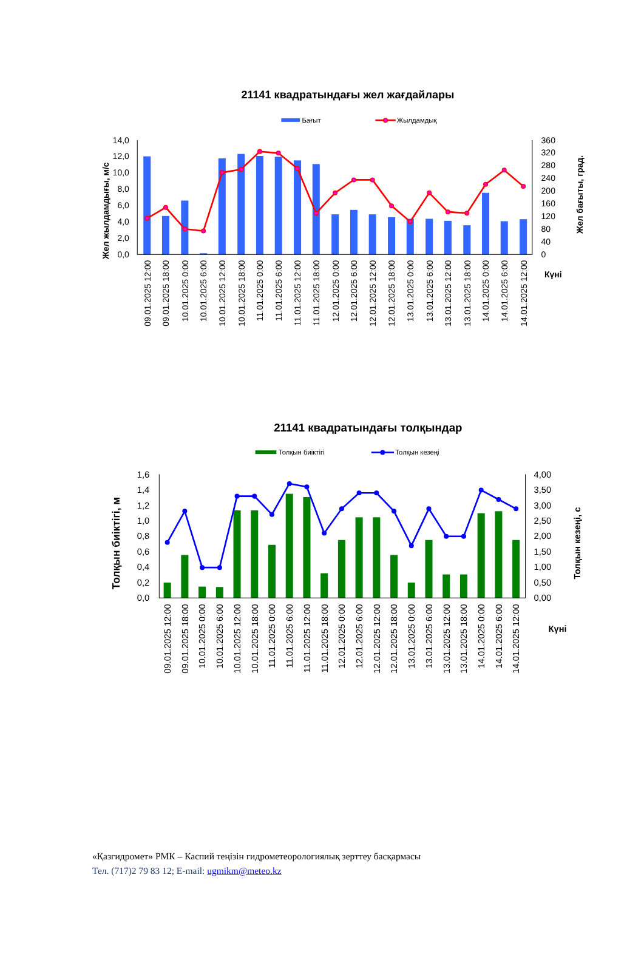21141 квадратындағы жел жағдайлары
Бағыт
Жылдамдық
14,0
12,0
10,0
8,0
6,0
4,0
2,0
0,0
360
320
280
240
200
160
120
80
40
0
Жел жылдамдығы, м/с
Жел бағыты, град.
Күні
09.01.2025 12:00
09.01.2025 18:00
10.01.2025 0:00
10.01.2025 6:00
10.01.2025 12:00
10.01.2025 18:00
11.01.2025 0:00
11.01.2025 6:00
11.01.2025 12:00
11.01.2025 18:00
12.01.2025 0:00
12.01.2025 6:00
12.01.2025 12:00
12.01.2025 18:00
13.01.2025 0:00
13.01.2025 6:00
13.01.2025 12:00
13.01.2025 18:00
14.01.2025 0:00
14.01.2025 6:00
14.01.2025 12:00
21141 квадратындағы толқындар
Толқын биіктігі
Толқын кезеңі
1,6
1,4
1,2
1,0
0,8
0,6
0,4
0,2
0,0
4,00
3,50
3,00
2,50
2,00
1,50
1,00
0,50
0,00
Толқын биіктігі, м
Толқын кезеңі, с
Күні
09.01.2025 12:00
09.01.2025 18:00
10.01.2025 0:00
10.01.2025 6:00
10.01.2025 12:00
10.01.2025 18:00
11.01.2025 0:00
11.01.2025 6:00
11.01.2025 12:00
11.01.2025 18:00
12.01.2025 0:00
12.01.2025 6:00
12.01.2025 12:00
12.01.2025 18:00
13.01.2025 0:00
13.01.2025 6:00
13.01.2025 12:00
13.01.2025 18:00
14.01.2025 0:00
14.01.2025 6:00
14.01.2025 12:00
«Қазгидромет» РМК – Каспий теңізін гидрометеорологиялық зерттеу басқармасы
Тел. (717)2 79 83 12; E-mail: ugmikm@meteo.kz